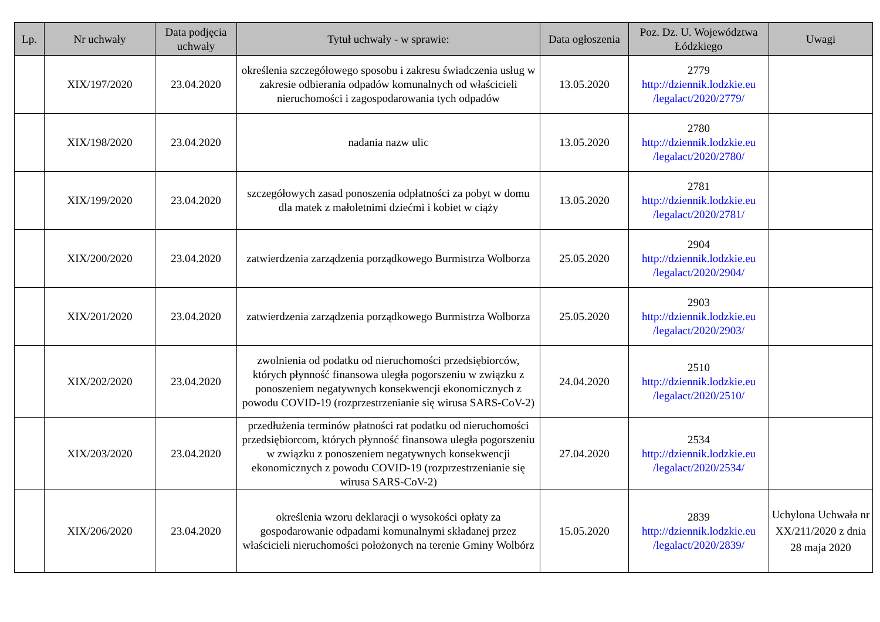| Lp. | Nr uchwały | Data podjęcia uchwały | Tytuł uchwały - w sprawie: | Data ogłoszenia | Poz. Dz. U. Województwa Łódzkiego | Uwagi |
| --- | --- | --- | --- | --- | --- | --- |
| | XIX/197/2020 | 23.04.2020 | określenia szczegółowego sposobu i zakresu świadczenia usług w zakresie odbierania odpadów komunalnych od właścicieli nieruchomości i zagospodarowania tych odpadów | 13.05.2020 | 2779 http://dziennik.lodzkie.eu /legalact/2020/2779/ | |
| | XIX/198/2020 | 23.04.2020 | nadania nazw ulic | 13.05.2020 | 2780 http://dziennik.lodzkie.eu /legalact/2020/2780/ | |
| | XIX/199/2020 | 23.04.2020 | szczegółowych zasad ponoszenia odpłatności za pobyt w domu dla matek z małoletnimi dziećmi i kobiet w ciąży | 13.05.2020 | 2781 http://dziennik.lodzkie.eu /legalact/2020/2781/ | |
| | XIX/200/2020 | 23.04.2020 | zatwierdzenia zarządzenia porządkowego Burmistrza Wolborza | 25.05.2020 | 2904 http://dziennik.lodzkie.eu /legalact/2020/2904/ | |
| | XIX/201/2020 | 23.04.2020 | zatwierdzenia zarządzenia porządkowego Burmistrza Wolborza | 25.05.2020 | 2903 http://dziennik.lodzkie.eu /legalact/2020/2903/ | |
| | XIX/202/2020 | 23.04.2020 | zwolnienia od podatku od nieruchomości przedsiębiorców, których płynność finansowa uległa pogorszeniu w związku z ponoszeniem negatywnych konsekwencji ekonomicznych z powodu COVID-19 (rozprzestrzenianie się wirusa SARS-CoV-2) | 24.04.2020 | 2510 http://dziennik.lodzkie.eu /legalact/2020/2510/ | |
| | XIX/203/2020 | 23.04.2020 | przedłużenia terminów płatności rat podatku od nieruchomości przedsiębiorcom, których płynność finansowa uległa pogorszeniu w związku z ponoszeniem negatywnych konsekwencji ekonomicznych z powodu COVID-19 (rozprzestrzenianie się wirusa SARS-CoV-2) | 27.04.2020 | 2534 http://dziennik.lodzkie.eu /legalact/2020/2534/ | |
| | XIX/206/2020 | 23.04.2020 | określenia wzoru deklaracji o wysokości opłaty za gospodarowanie odpadami komunalnymi składanej przez właścicieli nieruchomości położonych na terenie Gminy Wolbórz | 15.05.2020 | 2839 http://dziennik.lodzkie.eu /legalact/2020/2839/ | Uchylona Uchwała nr XX/211/2020 z dnia 28 maja 2020 |